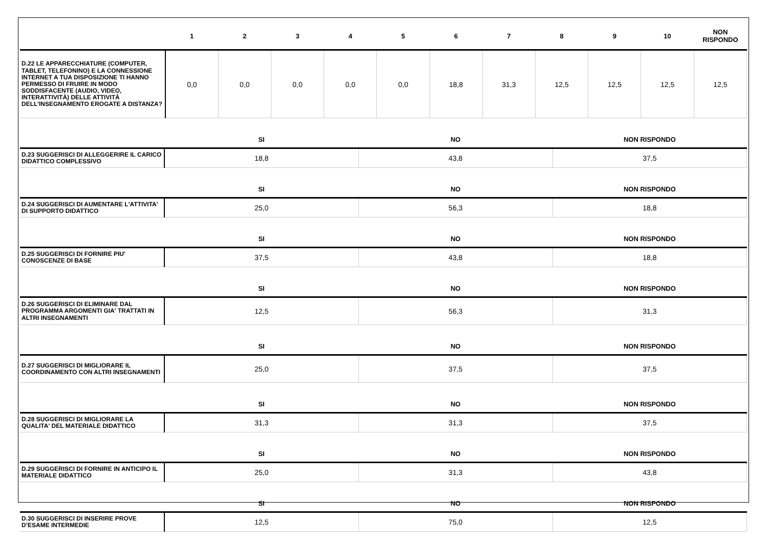| | 1 | 2 | 3 | 4 | 5 | 6 | 7 | 8 | 9 | 10 | NON RISPONDO |
| --- | --- | --- | --- | --- | --- | --- | --- | --- | --- | --- | --- |
| D.22 LE APPARECCHIATURE (COMPUTER, TABLET, TELEFONINO) E LA CONNESSIONE INTERNET A TUA DISPOSIZIONE TI HANNO PERMESSO DI FRUIRE IN MODO SODDISFACENTE (AUDIO, VIDEO, INTERATTIVITÀ) DELLE ATTIVITÀ DELL’INSEGNAMENTO EROGATE A DISTANZA? | 0,0 | 0,0 | 0,0 | 0,0 | 0,0 | 18,8 | 31,3 | 12,5 | 12,5 | 12,5 | 12,5 |
| | SI | NO | NON RISPONDO |
| --- | --- | --- | --- |
| D.23 SUGGERISCI DI ALLEGGERIRE IL CARICO DIDATTICO COMPLESSIVO | 18,8 | 43,8 | 37,5 |
| | SI | NO | NON RISPONDO |
| D.24 SUGGERISCI DI AUMENTARE L'ATTIVITA' DI SUPPORTO DIDATTICO | 25,0 | 56,3 | 18,8 |
| | SI | NO | NON RISPONDO |
| D.25 SUGGERISCI DI FORNIRE PIU' CONOSCENZE DI BASE | 37,5 | 43,8 | 18,8 |
| | SI | NO | NON RISPONDO |
| D.26 SUGGERISCI DI ELIMINARE DAL PROGRAMMA ARGOMENTI GIA' TRATTATI IN ALTRI INSEGNAMENTI | 12,5 | 56,3 | 31,3 |
| | SI | NO | NON RISPONDO |
| D.27 SUGGERISCI DI MIGLIORARE IL COORDINAMENTO CON ALTRI INSEGNAMENTI | 25,0 | 37,5 | 37,5 |
| | SI | NO | NON RISPONDO |
| D.28 SUGGERISCI DI MIGLIORARE LA QUALITA' DEL MATERIALE DIDATTICO | 31,3 | 31,3 | 37,5 |
| | SI | NO | NON RISPONDO |
| D.29 SUGGERISCI DI FORNIRE IN ANTICIPO IL MATERIALE DIDATTICO | 25,0 | 31,3 | 43,8 |
| | SI | NO | NON RISPONDO |
| D.30 SUGGERISCI DI INSERIRE PROVE D’ESAME INTERMEDIE | 12,5 | 75,0 | 12,5 |